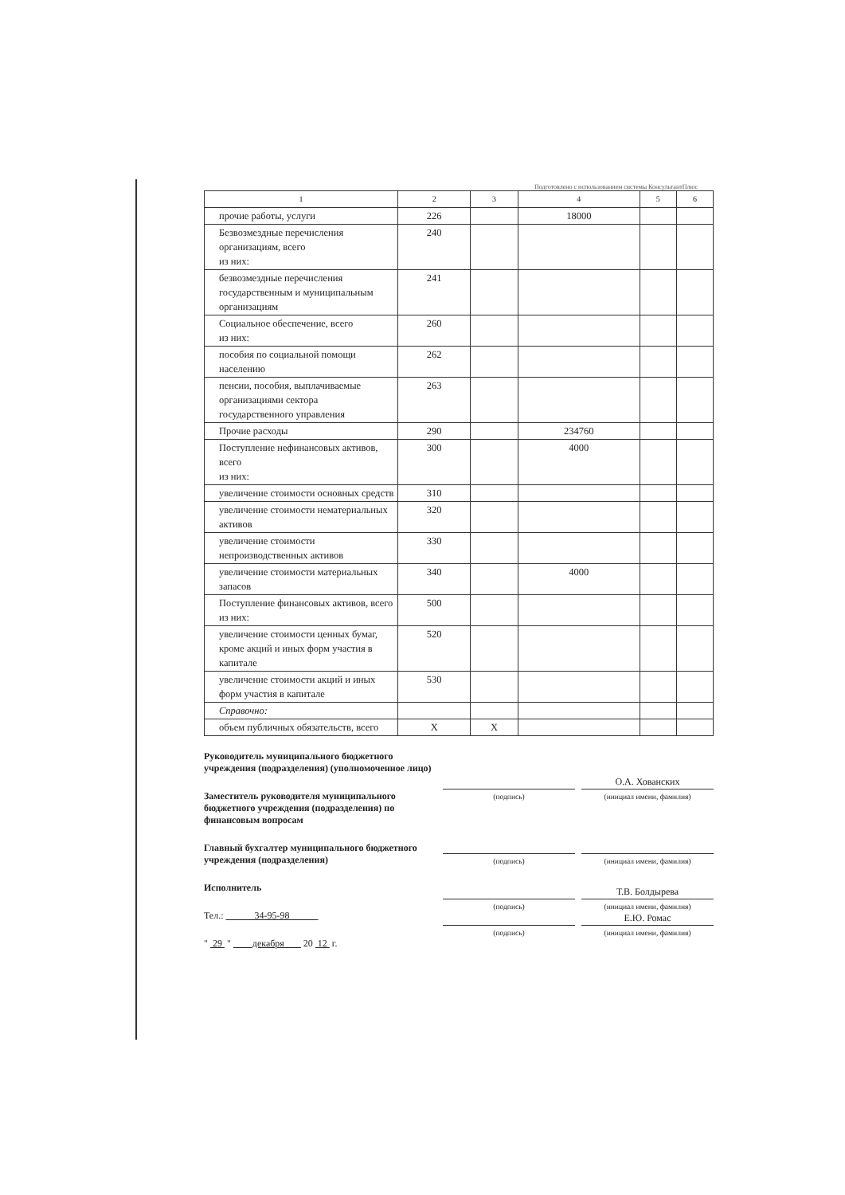Подготовлено с использованием системы КонсультантПлюс
| 1 | 2 | 3 | 4 | 5 | 6 |
| --- | --- | --- | --- | --- | --- |
| прочие работы, услуги | 226 | | 18000 | | |
| Безвозмездные перечисления организациям, всего из них: | 240 | | | | |
| безвозмездные перечисления государственным и муниципальным организациям | 241 | | | | |
| Социальное обеспечение, всего из них: | 260 | | | | |
| пособия по социальной помощи населению | 262 | | | | |
| пенсии, пособия, выплачиваемые организациями сектора государственного управления | 263 | | | | |
| Прочие расходы | 290 | | 234760 | | |
| Поступление нефинансовых активов, всего из них: | 300 | | 4000 | | |
| увеличение стоимости основных средств | 310 | | | | |
| увеличение стоимости нематериальных активов | 320 | | | | |
| увеличение стоимости непроизводственных активов | 330 | | | | |
| увеличение стоимости материальных запасов | 340 | | 4000 | | |
| Поступление финансовых активов, всего из них: | 500 | | | | |
| увеличение стоимости ценных бумаг, кроме акций и иных форм участия в капитале | 520 | | | | |
| увеличение стоимости акций и иных форм участия в капитале | 530 | | | | |
| Справочно: | | | | | |
| объем публичных обязательств, всего | X | X | | | |
Руководитель муниципального бюджетного учреждения (подразделения) (уполномоченное лицо)
Заместитель руководителя муниципального бюджетного учреждения (подразделения) по финансовым вопросам
Главный бухгалтер муниципального бюджетного учреждения (подразделения)
Исполнитель
Тел.: 34-95-98
" 29 " декабря 20 12 г.
О.А. Хованских
(подпись) (инициал имени, фамилия)
(подпись) (инициал имени, фамилия)
Т.В. Болдырева
(подпись) (инициал имени, фамилия)
Е.Ю. Ромас
(подпись) (инициал имени, фамилия)